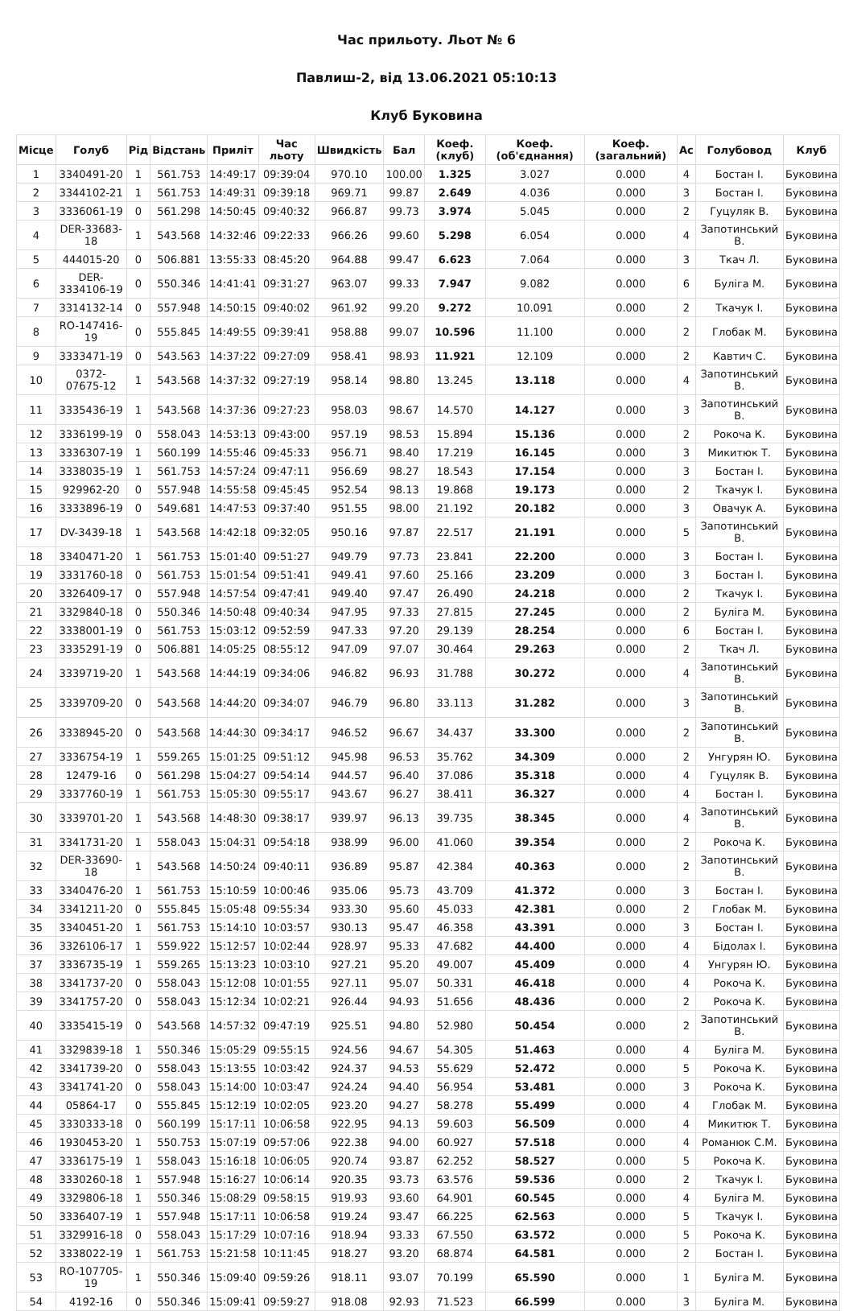Час прильоту. Льот № 6
Павлиш-2, від 13.06.2021 05:10:13
Клуб Буковина
| Місце | Голуб | Рід | Відстань | Приліт | Час льоту | Швидкість | Бал | Коеф. (клуб) | Коеф. (об'єднання) | Коеф. (загальний) | Ас | Голубовод | Клуб |
| --- | --- | --- | --- | --- | --- | --- | --- | --- | --- | --- | --- | --- | --- |
| 1 | 3340491-20 | 1 | 561.753 | 14:49:17 | 09:39:04 | 970.10 | 100.00 | 1.325 | 3.027 | 0.000 | 4 | Бостан І. | Буковина |
| 2 | 3344102-21 | 1 | 561.753 | 14:49:31 | 09:39:18 | 969.71 | 99.87 | 2.649 | 4.036 | 0.000 | 3 | Бостан І. | Буковина |
| 3 | 3336061-19 | 0 | 561.298 | 14:50:45 | 09:40:32 | 966.87 | 99.73 | 3.974 | 5.045 | 0.000 | 2 | Гуцуляк В. | Буковина |
| 4 | DER-33683-18 | 1 | 543.568 | 14:32:46 | 09:22:33 | 966.26 | 99.60 | 5.298 | 6.054 | 0.000 | 4 | Запотинський В. | Буковина |
| 5 | 444015-20 | 0 | 506.881 | 13:55:33 | 08:45:20 | 964.88 | 99.47 | 6.623 | 7.064 | 0.000 | 3 | Ткач Л. | Буковина |
| 6 | DER-3334106-19 | 0 | 550.346 | 14:41:41 | 09:31:27 | 963.07 | 99.33 | 7.947 | 9.082 | 0.000 | 6 | Буліга М. | Буковина |
| 7 | 3314132-14 | 0 | 557.948 | 14:50:15 | 09:40:02 | 961.92 | 99.20 | 9.272 | 10.091 | 0.000 | 2 | Ткачук І. | Буковина |
| 8 | RO-147416-19 | 0 | 555.845 | 14:49:55 | 09:39:41 | 958.88 | 99.07 | 10.596 | 11.100 | 0.000 | 2 | Глобак М. | Буковина |
| 9 | 3333471-19 | 0 | 543.563 | 14:37:22 | 09:27:09 | 958.41 | 98.93 | 11.921 | 12.109 | 0.000 | 2 | Кавтич С. | Буковина |
| 10 | 0372-07675-12 | 1 | 543.568 | 14:37:32 | 09:27:19 | 958.14 | 98.80 | 13.245 | 13.118 | 0.000 | 4 | Запотинський В. | Буковина |
| 11 | 3335436-19 | 1 | 543.568 | 14:37:36 | 09:27:23 | 958.03 | 98.67 | 14.570 | 14.127 | 0.000 | 3 | Запотинський В. | Буковина |
| 12 | 3336199-19 | 0 | 558.043 | 14:53:13 | 09:43:00 | 957.19 | 98.53 | 15.894 | 15.136 | 0.000 | 2 | Рокоча К. | Буковина |
| 13 | 3336307-19 | 1 | 560.199 | 14:55:46 | 09:45:33 | 956.71 | 98.40 | 17.219 | 16.145 | 0.000 | 3 | Микитюк Т. | Буковина |
| 14 | 3338035-19 | 1 | 561.753 | 14:57:24 | 09:47:11 | 956.69 | 98.27 | 18.543 | 17.154 | 0.000 | 3 | Бостан І. | Буковина |
| 15 | 929962-20 | 0 | 557.948 | 14:55:58 | 09:45:45 | 952.54 | 98.13 | 19.868 | 19.173 | 0.000 | 2 | Ткачук І. | Буковина |
| 16 | 3333896-19 | 0 | 549.681 | 14:47:53 | 09:37:40 | 951.55 | 98.00 | 21.192 | 20.182 | 0.000 | 3 | Овачук А. | Буковина |
| 17 | DV-3439-18 | 1 | 543.568 | 14:42:18 | 09:32:05 | 950.16 | 97.87 | 22.517 | 21.191 | 0.000 | 5 | Запотинський В. | Буковина |
| 18 | 3340471-20 | 1 | 561.753 | 15:01:40 | 09:51:27 | 949.79 | 97.73 | 23.841 | 22.200 | 0.000 | 3 | Бостан І. | Буковина |
| 19 | 3331760-18 | 0 | 561.753 | 15:01:54 | 09:51:41 | 949.41 | 97.60 | 25.166 | 23.209 | 0.000 | 3 | Бостан І. | Буковина |
| 20 | 3326409-17 | 0 | 557.948 | 14:57:54 | 09:47:41 | 949.40 | 97.47 | 26.490 | 24.218 | 0.000 | 2 | Ткачук І. | Буковина |
| 21 | 3329840-18 | 0 | 550.346 | 14:50:48 | 09:40:34 | 947.95 | 97.33 | 27.815 | 27.245 | 0.000 | 2 | Буліга М. | Буковина |
| 22 | 3338001-19 | 0 | 561.753 | 15:03:12 | 09:52:59 | 947.33 | 97.20 | 29.139 | 28.254 | 0.000 | 6 | Бостан І. | Буковина |
| 23 | 3335291-19 | 0 | 506.881 | 14:05:25 | 08:55:12 | 947.09 | 97.07 | 30.464 | 29.263 | 0.000 | 2 | Ткач Л. | Буковина |
| 24 | 3339719-20 | 1 | 543.568 | 14:44:19 | 09:34:06 | 946.82 | 96.93 | 31.788 | 30.272 | 0.000 | 4 | Запотинський В. | Буковина |
| 25 | 3339709-20 | 0 | 543.568 | 14:44:20 | 09:34:07 | 946.79 | 96.80 | 33.113 | 31.282 | 0.000 | 3 | Запотинський В. | Буковина |
| 26 | 3338945-20 | 0 | 543.568 | 14:44:30 | 09:34:17 | 946.52 | 96.67 | 34.437 | 33.300 | 0.000 | 2 | Запотинський В. | Буковина |
| 27 | 3336754-19 | 1 | 559.265 | 15:01:25 | 09:51:12 | 945.98 | 96.53 | 35.762 | 34.309 | 0.000 | 2 | Унгурян Ю. | Буковина |
| 28 | 12479-16 | 0 | 561.298 | 15:04:27 | 09:54:14 | 944.57 | 96.40 | 37.086 | 35.318 | 0.000 | 4 | Гуцуляк В. | Буковина |
| 29 | 3337760-19 | 1 | 561.753 | 15:05:30 | 09:55:17 | 943.67 | 96.27 | 38.411 | 36.327 | 0.000 | 4 | Бостан І. | Буковина |
| 30 | 3339701-20 | 1 | 543.568 | 14:48:30 | 09:38:17 | 939.97 | 96.13 | 39.735 | 38.345 | 0.000 | 4 | Запотинський В. | Буковина |
| 31 | 3341731-20 | 1 | 558.043 | 15:04:31 | 09:54:18 | 938.99 | 96.00 | 41.060 | 39.354 | 0.000 | 2 | Рокоча К. | Буковина |
| 32 | DER-33690-18 | 1 | 543.568 | 14:50:24 | 09:40:11 | 936.89 | 95.87 | 42.384 | 40.363 | 0.000 | 2 | Запотинський В. | Буковина |
| 33 | 3340476-20 | 1 | 561.753 | 15:10:59 | 10:00:46 | 935.06 | 95.73 | 43.709 | 41.372 | 0.000 | 3 | Бостан І. | Буковина |
| 34 | 3341211-20 | 0 | 555.845 | 15:05:48 | 09:55:34 | 933.30 | 95.60 | 45.033 | 42.381 | 0.000 | 2 | Глобак М. | Буковина |
| 35 | 3340451-20 | 1 | 561.753 | 15:14:10 | 10:03:57 | 930.13 | 95.47 | 46.358 | 43.391 | 0.000 | 3 | Бостан І. | Буковина |
| 36 | 3326106-17 | 1 | 559.922 | 15:12:57 | 10:02:44 | 928.97 | 95.33 | 47.682 | 44.400 | 0.000 | 4 | Бідолах І. | Буковина |
| 37 | 3336735-19 | 1 | 559.265 | 15:13:23 | 10:03:10 | 927.21 | 95.20 | 49.007 | 45.409 | 0.000 | 4 | Унгурян Ю. | Буковина |
| 38 | 3341737-20 | 0 | 558.043 | 15:12:08 | 10:01:55 | 927.11 | 95.07 | 50.331 | 46.418 | 0.000 | 4 | Рокоча К. | Буковина |
| 39 | 3341757-20 | 0 | 558.043 | 15:12:34 | 10:02:21 | 926.44 | 94.93 | 51.656 | 48.436 | 0.000 | 2 | Рокоча К. | Буковина |
| 40 | 3335415-19 | 0 | 543.568 | 14:57:32 | 09:47:19 | 925.51 | 94.80 | 52.980 | 50.454 | 0.000 | 2 | Запотинський В. | Буковина |
| 41 | 3329839-18 | 1 | 550.346 | 15:05:29 | 09:55:15 | 924.56 | 94.67 | 54.305 | 51.463 | 0.000 | 4 | Буліга М. | Буковина |
| 42 | 3341739-20 | 0 | 558.043 | 15:13:55 | 10:03:42 | 924.37 | 94.53 | 55.629 | 52.472 | 0.000 | 5 | Рокоча К. | Буковина |
| 43 | 3341741-20 | 0 | 558.043 | 15:14:00 | 10:03:47 | 924.24 | 94.40 | 56.954 | 53.481 | 0.000 | 3 | Рокоча К. | Буковина |
| 44 | 05864-17 | 0 | 555.845 | 15:12:19 | 10:02:05 | 923.20 | 94.27 | 58.278 | 55.499 | 0.000 | 4 | Глобак М. | Буковина |
| 45 | 3330333-18 | 0 | 560.199 | 15:17:11 | 10:06:58 | 922.95 | 94.13 | 59.603 | 56.509 | 0.000 | 4 | Микитюк Т. | Буковина |
| 46 | 1930453-20 | 1 | 550.753 | 15:07:19 | 09:57:06 | 922.38 | 94.00 | 60.927 | 57.518 | 0.000 | 4 | Романюк С.М. | Буковина |
| 47 | 3336175-19 | 1 | 558.043 | 15:16:18 | 10:06:05 | 920.74 | 93.87 | 62.252 | 58.527 | 0.000 | 5 | Рокоча К. | Буковина |
| 48 | 3330260-18 | 1 | 557.948 | 15:16:27 | 10:06:14 | 920.35 | 93.73 | 63.576 | 59.536 | 0.000 | 2 | Ткачук І. | Буковина |
| 49 | 3329806-18 | 1 | 550.346 | 15:08:29 | 09:58:15 | 919.93 | 93.60 | 64.901 | 60.545 | 0.000 | 4 | Буліга М. | Буковина |
| 50 | 3336407-19 | 1 | 557.948 | 15:17:11 | 10:06:58 | 919.24 | 93.47 | 66.225 | 62.563 | 0.000 | 5 | Ткачук І. | Буковина |
| 51 | 3329916-18 | 0 | 558.043 | 15:17:29 | 10:07:16 | 918.94 | 93.33 | 67.550 | 63.572 | 0.000 | 5 | Рокоча К. | Буковина |
| 52 | 3338022-19 | 1 | 561.753 | 15:21:58 | 10:11:45 | 918.27 | 93.20 | 68.874 | 64.581 | 0.000 | 2 | Бостан І. | Буковина |
| 53 | RO-107705-19 | 1 | 550.346 | 15:09:40 | 09:59:26 | 918.11 | 93.07 | 70.199 | 65.590 | 0.000 | 1 | Буліга М. | Буковина |
| 54 | 4192-16 | 0 | 550.346 | 15:09:41 | 09:59:27 | 918.08 | 92.93 | 71.523 | 66.599 | 0.000 | 3 | Буліга М. | Буковина |